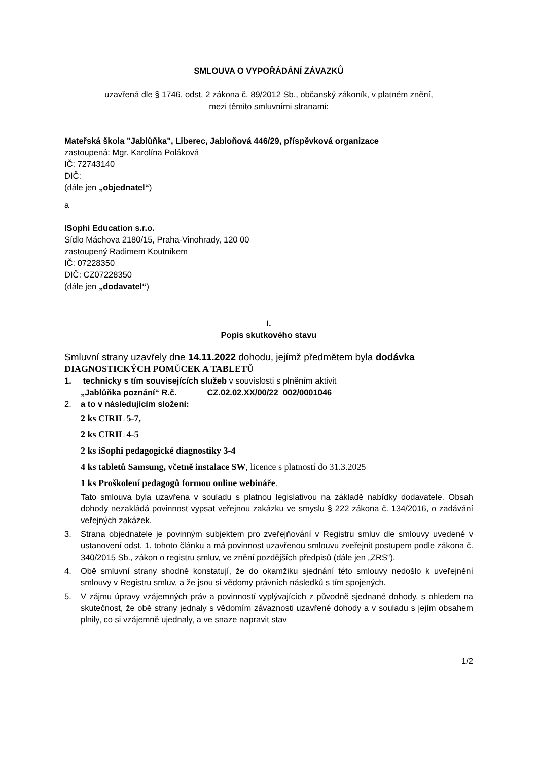SMLOUVA O VYPOŘÁDÁNÍ ZÁVAZKŮ
uzavřená dle § 1746, odst. 2 zákona č. 89/2012 Sb., občanský zákoník, v platném znění,
mezi těmito smluvními stranami:
Mateřská škola "Jablůňka", Liberec, Jabloňová 446/29, příspěvková organizace
zastoupená: Mgr. Karolína Poláková
IČ: 72743140
DIČ:
(dále jen „objednatel“)
a
ISophi Education s.r.o.
Sídlo Máchova 2180/15, Praha-Vinohrady, 120 00
zastoupený Radimem Koutníkem
IČ: 07228350
DIČ: CZ07228350
(dále jen „dodavatel“)
I.
Popis skutkového stavu
Smluvní strany uzavřely dne 14.11.2022 dohodu, jejímž předmětem byla dodávka
DIAGNOSTICKÝCH POMŮCEK A TABLETŮ
1. technicky s tím souvisejících služeb v souvislosti s plněním aktivit
„Jablůňka poznání“ R.č. CZ.02.02.XX/00/22_002/0001046
2. a to v následujícím složení:
2 ks CIRIL 5-7,
2 ks CIRIL 4-5
2 ks iSophi pedagogické diagnostiky 3-4
4 ks tabletů Samsung, včetně instalace SW, licence s platností do 31.3.2025
1 ks Proškolení pedagogů formou online webináře.
Tato smlouva byla uzavřena v souladu s platnou legislativou na základě nabídky dodavatele. Obsah dohody nezakládá povinnost vypsat veřejnou zakázku ve smyslu § 222 zákona č. 134/2016, o zadávání veřejných zakázek.
3. Strana objednatele je povinným subjektem pro zveřejňování v Registru smluv dle smlouvy uvedené v ustanovení odst. 1. tohoto článku a má povinnost uzavřenou smlouvu zveřejnit postupem podle zákona č. 340/2015 Sb., zákon o registru smluv, ve znění pozdějších předpisů (dále jen „ZRS“).
4. Obě smluvní strany shodně konstatují, že do okamžiku sjednání této smlouvy nedošlo k uveřejnění smlouvy v Registru smluv, a že jsou si vědomy právních následků s tím spojených.
5. V zájmu úpravy vzájemných práv a povinností vyplývajících z původně sjednané dohody, s ohledem na skutečnost, že obě strany jednaly s vědomím závaznosti uzavřené dohody a v souladu s jejím obsahem plnily, co si vzájemně ujednaly, a ve snaze napravit stav
1/2